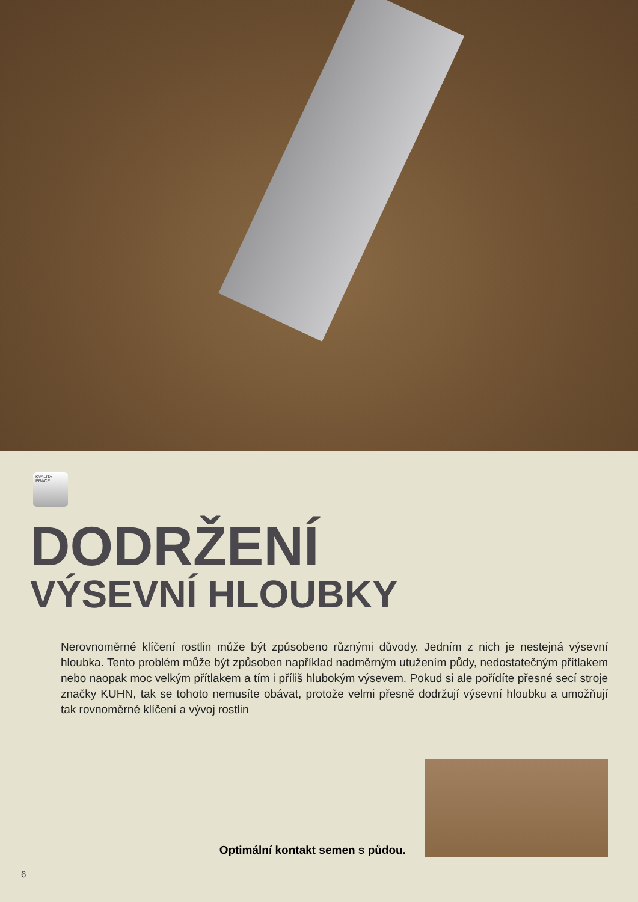KVALITA PRÁCE
DODRŽENÍ
VÝSEVNÍ HLOUBKY
Nerovnoměrné klíčení rostlin může být způsobeno různými důvody. Jedním z nich je nestejná výsevní hloubka. Tento problém může být způsoben například nadměrným utužením půdy, nedostatečným přítlakem nebo naopak moc velkým přítlakem a tím i příliš hlubokým výsevem. Pokud si ale pořídíte přesné secí stroje značky KUHN, tak se tohoto nemusíte obávat, protože velmi přesně dodržují výsevní hloubku a umožňují tak rovnoměrné klíčení a vývoj rostlin
Optimální kontakt semen s půdou.
6